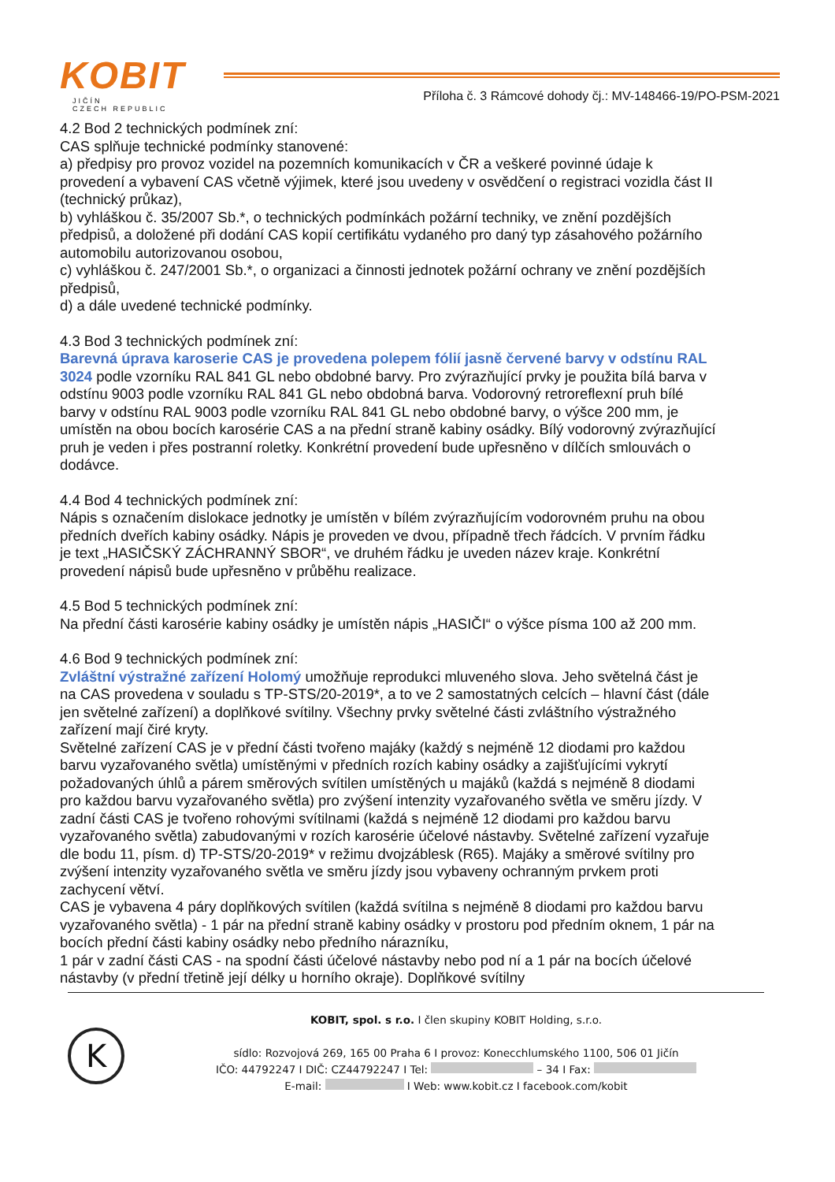KOBIT
JIČÍN
CZECH REPUBLIC
Příloha č. 3 Rámcové dohody čj.: MV-148466-19/PO-PSM-2021
4.2 Bod 2 technických podmínek zní:
CAS splňuje technické podmínky stanovené:
a) předpisy pro provoz vozidel na pozemních komunikacích v ČR a veškeré povinné údaje k provedení a vybavení CAS včetně výjimek, které jsou uvedeny v osvědčení o registraci vozidla část II (technický průkaz),
b) vyhláškou č. 35/2007 Sb.*, o technických podmínkách požární techniky, ve znění pozdějších předpisů, a doložené při dodání CAS kopií certifikátu vydaného pro daný typ zásahového požárního automobilu autorizovanou osobou,
c) vyhláškou č. 247/2001 Sb.*, o organizaci a činnosti jednotek požární ochrany ve znění pozdějších předpisů,
d) a dále uvedené technické podmínky.
4.3 Bod 3 technických podmínek zní:
Barevná úprava karoserie CAS je provedena polepem fólií jasně červené barvy v odstínu RAL 3024 podle vzorníku RAL 841 GL nebo obdobné barvy. Pro zvýrazňující prvky je použita bílá barva v odstínu 9003 podle vzorníku RAL 841 GL nebo obdobná barva. Vodorovný retroreflexní pruh bílé barvy v odstínu RAL 9003 podle vzorníku RAL 841 GL nebo obdobné barvy, o výšce 200 mm, je umístěn na obou bocích karosérie CAS a na přední straně kabiny osádky. Bílý vodorovný zvýrazňující pruh je veden i přes postranní roletky. Konkrétní provedení bude upřesněno v dílčích smlouvách o dodávce.
4.4 Bod 4 technických podmínek zní:
Nápis s označením dislokace jednotky je umístěn v bílém zvýrazňujícím vodorovném pruhu na obou předních dveřích kabiny osádky. Nápis je proveden ve dvou, případně třech řádcích. V prvním řádku je text „HASIČSKÝ ZÁCHRANNÝ SBOR“, ve druhém řádku je uveden název kraje. Konkrétní provedení nápisů bude upřesněno v průběhu realizace.
4.5 Bod 5 technických podmínek zní:
Na přední části karosérie kabiny osádky je umístěn nápis „HASIČI“ o výšce písma 100 až 200 mm.
4.6 Bod 9 technických podmínek zní:
Zvláštní výstražné zařízení Holomý umožňuje reprodukci mluveného slova. Jeho světelná část je na CAS provedena v souladu s TP-STS/20-2019*, a to ve 2 samostatných celcích – hlavní část (dále jen světelné zařízení) a doplňkové svítilny. Všechny prvky světelné části zvláštního výstražného zařízení mají čiré kryty.
Světelné zařízení CAS je v přední části tvořeno majáky (každý s nejméně 12 diodami pro každou barvu vyzařovaného světla) umístěnými v předních rozích kabiny osádky a zajišťujícími vykrytí požadovaných úhlů a párem směrových svítilen umístěných u majáků (každá s nejméně 8 diodami pro každou barvu vyzařovaného světla) pro zvýšení intenzity vyzařovaného světla ve směru jízdy. V zadní části CAS je tvořeno rohovými svítilnami (každá s nejméně 12 diodami pro každou barvu vyzařovaného světla) zabudovanými v rozích karosérie účelové nástavby. Světelné zařízení vyzařuje dle bodu 11, písm. d) TP-STS/20-2019* v režimu dvojzáblesk (R65). Majáky a směrové svítilny pro zvýšení intenzity vyzařovaného světla ve směru jízdy jsou vybaveny ochranným prvkem proti zachycení větví.
CAS je vybavena 4 páry doplňkových svítilen (každá svítilna s nejméně 8 diodami pro každou barvu vyzařovaného světla) - 1 pár na přední straně kabiny osádky v prostoru pod předním oknem, 1 pár na bocích přední části kabiny osádky nebo předního nárazníku,
1 pár v zadní části CAS - na spodní části účelové nástavby nebo pod ní a 1 pár na bocích účelové nástavby (v přední třetině její délky u horního okraje). Doplňkové svítilny
K
KOBIT, spol. s r.o. I člen skupiny KOBIT Holding, s.r.o.
sídlo: Rozvojová 269, 165 00 Praha 6 I provoz: Konecchlumského 1100, 506 01 Jičín
IČO: 44792247 I DIČ: CZ44792247 I Tel: – 34 I Fax:
E-mail: I Web: www.kobit.cz I facebook.com/kobit